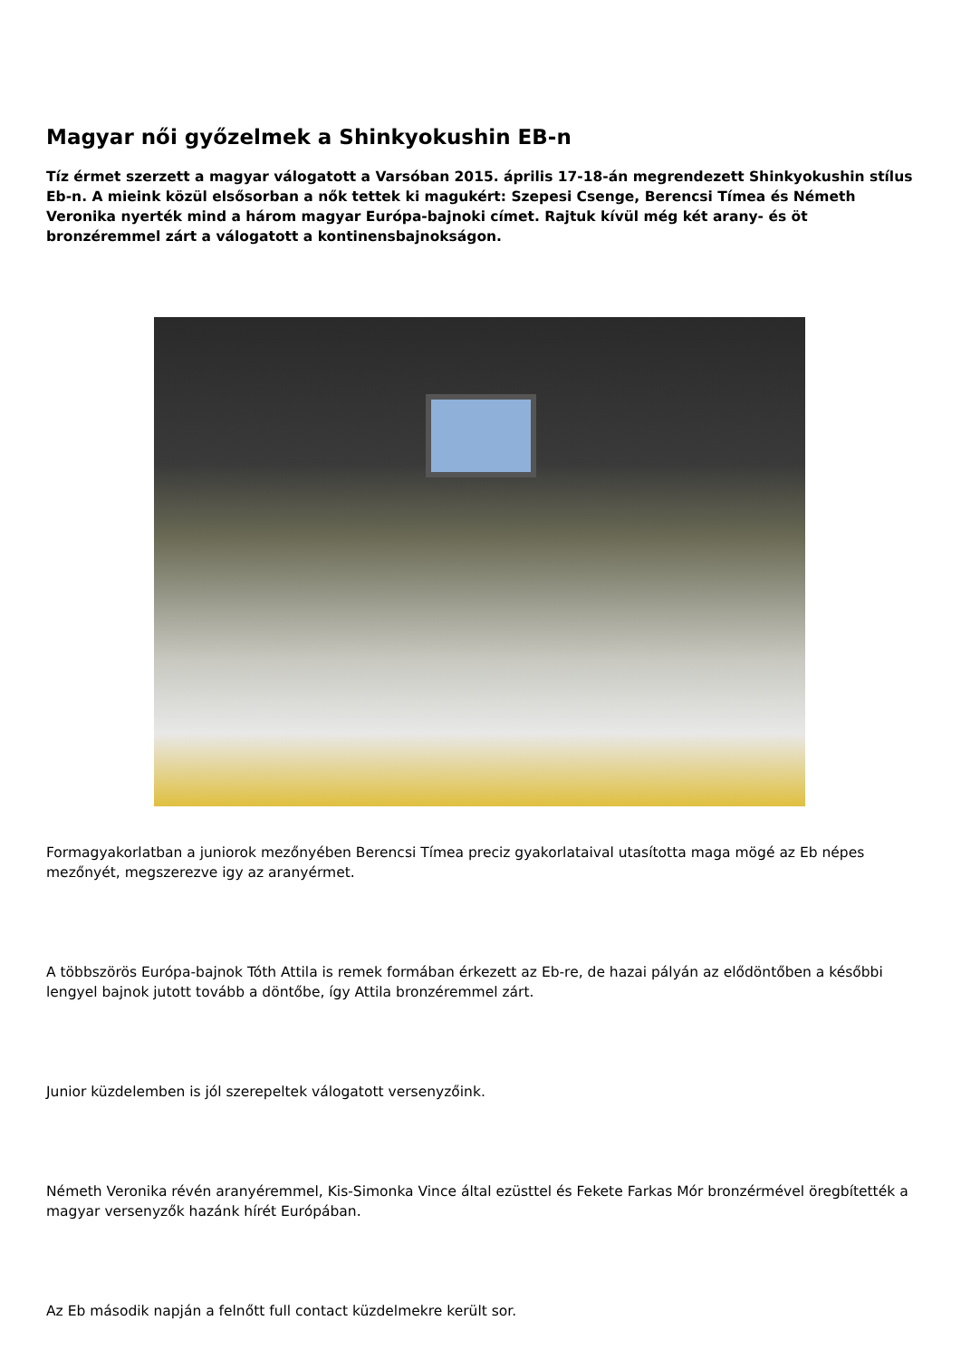Magyar női győzelmek a Shinkyokushin EB-n
Tíz érmet szerzett a magyar válogatott a Varsóban 2015. április 17-18-án megrendezett Shinkyokushin stílus Eb-n. A mieink közül elsősorban a nők tettek ki magukért: Szepesi Csenge, Berencsi Tímea és Németh Veronika nyerték mind a három magyar Európa-bajnoki címet. Rajtuk kívül még két arany- és öt bronzéremmel zárt a válogatott a kontinensbajnokságon.
Formagyakorlatban a juniorok mezőnyében Berencsi Tímea preciz gyakorlataival utasította maga mögé az Eb népes mezőnyét, megszerezve igy az aranyérmet.
A többszörös Európa-bajnok Tóth Attila is remek formában érkezett az Eb-re, de hazai pályán az elődöntőben a későbbi lengyel bajnok jutott tovább a döntőbe, így Attila bronzéremmel zárt.
Junior küzdelemben is jól szerepeltek válogatott versenyzőink.
Németh Veronika révén aranyéremmel, Kis-Simonka Vince által ezüsttel és Fekete Farkas Mór bronzérmével öregbítették a magyar versenyzők hazánk hírét Európában.
Az Eb második napján a felnőtt full contact küzdelmekre került sor.